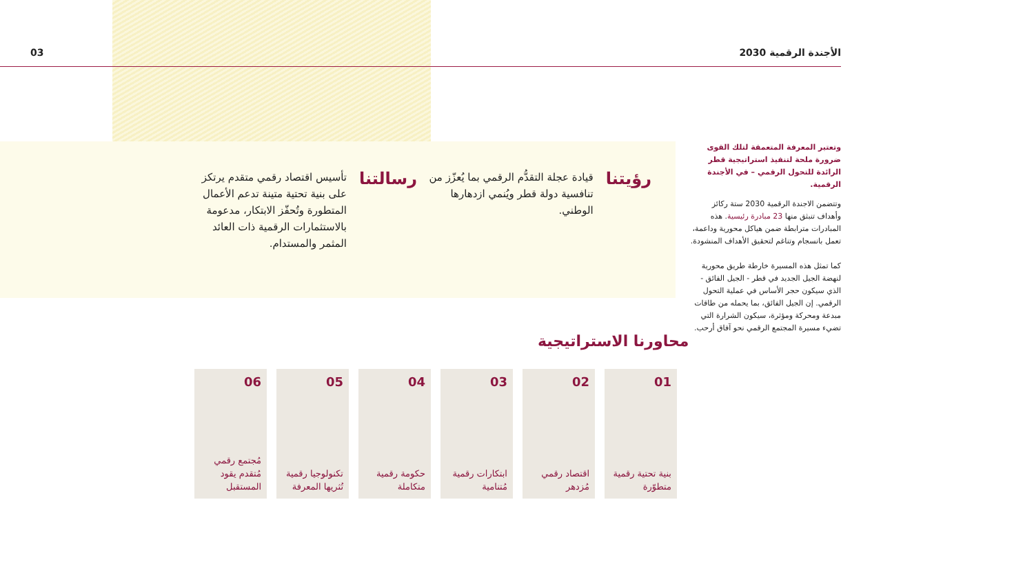الأجندة الرقمية 2030 03
وتعتبر المعرفة المتعمقة لتلك القوى ضرورة ملحة لتنفيذ استراتيجية قطر الرائدة للتحول الرقمي – في الأجندة الرقمية.
وتتضمن الاجندة الرقمية 2030 ستة ركائز وأهداف تنبثق منها 23 مبادرة رئيسية. هذه المبادرات مترابطة ضمن هياكل محورية وداعمة، تعمل بانسجام وتناغم لتحقيق الأهداف المنشودة.
كما تمثل هذه المسيرة خارطة طريق محورية لنهضة الجيل الجديد في قطر - الجيل الفائق - الذي سيكون حجر الأساس في عملية التحول الرقمي. إن الجيل الفائق، بما يحمله من طاقات مبدعة ومحركة ومؤثرة، سيكون الشرارة التي تضيء مسيرة المجتمع الرقمي نحو آفاق أرحب.
رؤيتنا
قيادة عجلة التقدُّم الرقمي بما يُعزّز من تنافسية دولة قطر ويُنمي ازدهارها الوطني.
رسالتنا
تأسيس اقتصاد رقمي متقدم يرتكز على بنية تحتية متينة تدعم الأعمال المتطورة وتُحفّز الابتكار، مدعومة بالاستثمارات الرقمية ذات العائد المثمر والمستدام.
محاورنا الاستراتيجية
01
بنية تحتية رقمية متطوّرة
02
اقتصاد رقمي مُزدهر
03
ابتكارات رقمية مُتنامية
04
حكومة رقمية متكاملة
05
تكنولوجيا رقمية تُثريها المعرفة
06
مُجتمع رقمي مُتقدم يقود المستقبل